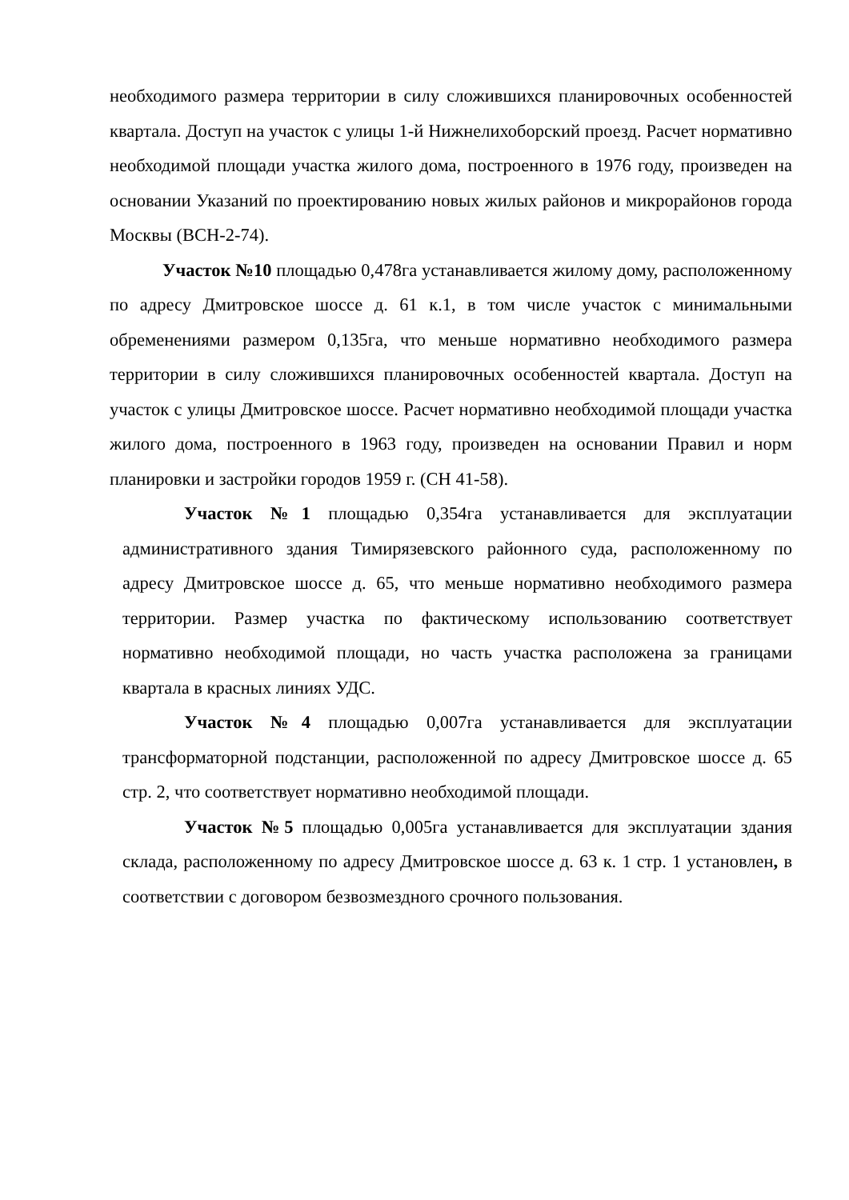необходимого размера территории в силу сложившихся планировочных особенностей квартала. Доступ на участок с улицы 1-й Нижнелихоборский проезд. Расчет нормативно необходимой площади участка жилого дома, построенного в 1976 году, произведен на основании Указаний по проектированию новых жилых районов и микрорайонов города Москвы (ВСН-2-74).
Участок №10 площадью 0,478га устанавливается жилому дому, расположенному по адресу Дмитровское шоссе д. 61 к.1, в том числе участок с минимальными обременениями размером 0,135га, что меньше нормативно необходимого размера территории в силу сложившихся планировочных особенностей квартала. Доступ на участок с улицы Дмитровское шоссе. Расчет нормативно необходимой площади участка жилого дома, построенного в 1963 году, произведен на основании Правил и норм планировки и застройки городов 1959 г. (СН 41-58).
Участок №1 площадью 0,354га устанавливается для эксплуатации административного здания Тимирязевского районного суда, расположенному по адресу Дмитровское шоссе д. 65, что меньше нормативно необходимого размера территории. Размер участка по фактическому использованию соответствует нормативно необходимой площади, но часть участка расположена за границами квартала в красных линиях УДС.
Участок №4 площадью 0,007га устанавливается для эксплуатации трансформаторной подстанции, расположенной по адресу Дмитровское шоссе д. 65 стр. 2, что соответствует нормативно необходимой площади.
Участок №5 площадью 0,005га устанавливается для эксплуатации здания склада, расположенному по адресу Дмитровское шоссе д. 63 к. 1 стр. 1 установлен, в соответствии с договором безвозмездного срочного пользования.